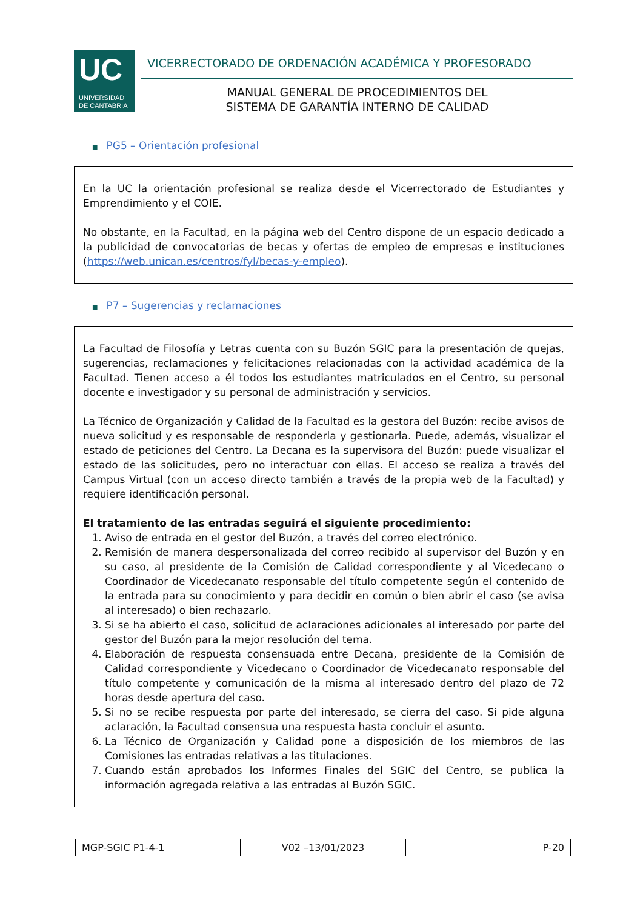UC
UNIVERSIDAD
DE CANTABRIA
VICERRECTORADO DE ORDENACIÓN ACADÉMICA Y PROFESORADO
MANUAL GENERAL DE PROCEDIMIENTOS DEL
SISTEMA DE GARANTÍA INTERNO DE CALIDAD
■ PG5 – Orientación profesional
En la UC la orientación profesional se realiza desde el Vicerrectorado de Estudiantes y Emprendimiento y el COIE.
No obstante, en la Facultad, en la página web del Centro dispone de un espacio dedicado a la publicidad de convocatorias de becas y ofertas de empleo de empresas e instituciones (https://web.unican.es/centros/fyl/becas-y-empleo).
■ P7 – Sugerencias y reclamaciones
La Facultad de Filosofía y Letras cuenta con su Buzón SGIC para la presentación de quejas, sugerencias, reclamaciones y felicitaciones relacionadas con la actividad académica de la Facultad. Tienen acceso a él todos los estudiantes matriculados en el Centro, su personal docente e investigador y su personal de administración y servicios.
La Técnico de Organización y Calidad de la Facultad es la gestora del Buzón: recibe avisos de nueva solicitud y es responsable de responderla y gestionarla. Puede, además, visualizar el estado de peticiones del Centro. La Decana es la supervisora del Buzón: puede visualizar el estado de las solicitudes, pero no interactuar con ellas. El acceso se realiza a través del Campus Virtual (con un acceso directo también a través de la propia web de la Facultad) y requiere identificación personal.
El tratamiento de las entradas seguirá el siguiente procedimiento:
1. Aviso de entrada en el gestor del Buzón, a través del correo electrónico.
2. Remisión de manera despersonalizada del correo recibido al supervisor del Buzón y en su caso, al presidente de la Comisión de Calidad correspondiente y al Vicedecano o Coordinador de Vicedecanato responsable del título competente según el contenido de la entrada para su conocimiento y para decidir en común o bien abrir el caso (se avisa al interesado) o bien rechazarlo.
3. Si se ha abierto el caso, solicitud de aclaraciones adicionales al interesado por parte del gestor del Buzón para la mejor resolución del tema.
4. Elaboración de respuesta consensuada entre Decana, presidente de la Comisión de Calidad correspondiente y Vicedecano o Coordinador de Vicedecanato responsable del título competente y comunicación de la misma al interesado dentro del plazo de 72 horas desde apertura del caso.
5. Si no se recibe respuesta por parte del interesado, se cierra del caso. Si pide alguna aclaración, la Facultad consensua una respuesta hasta concluir el asunto.
6. La Técnico de Organización y Calidad pone a disposición de los miembros de las Comisiones las entradas relativas a las titulaciones.
7. Cuando están aprobados los Informes Finales del SGIC del Centro, se publica la información agregada relativa a las entradas al Buzón SGIC.
| MGP-SGIC P1-4-1 | V02 –13/01/2023 | P-20 |